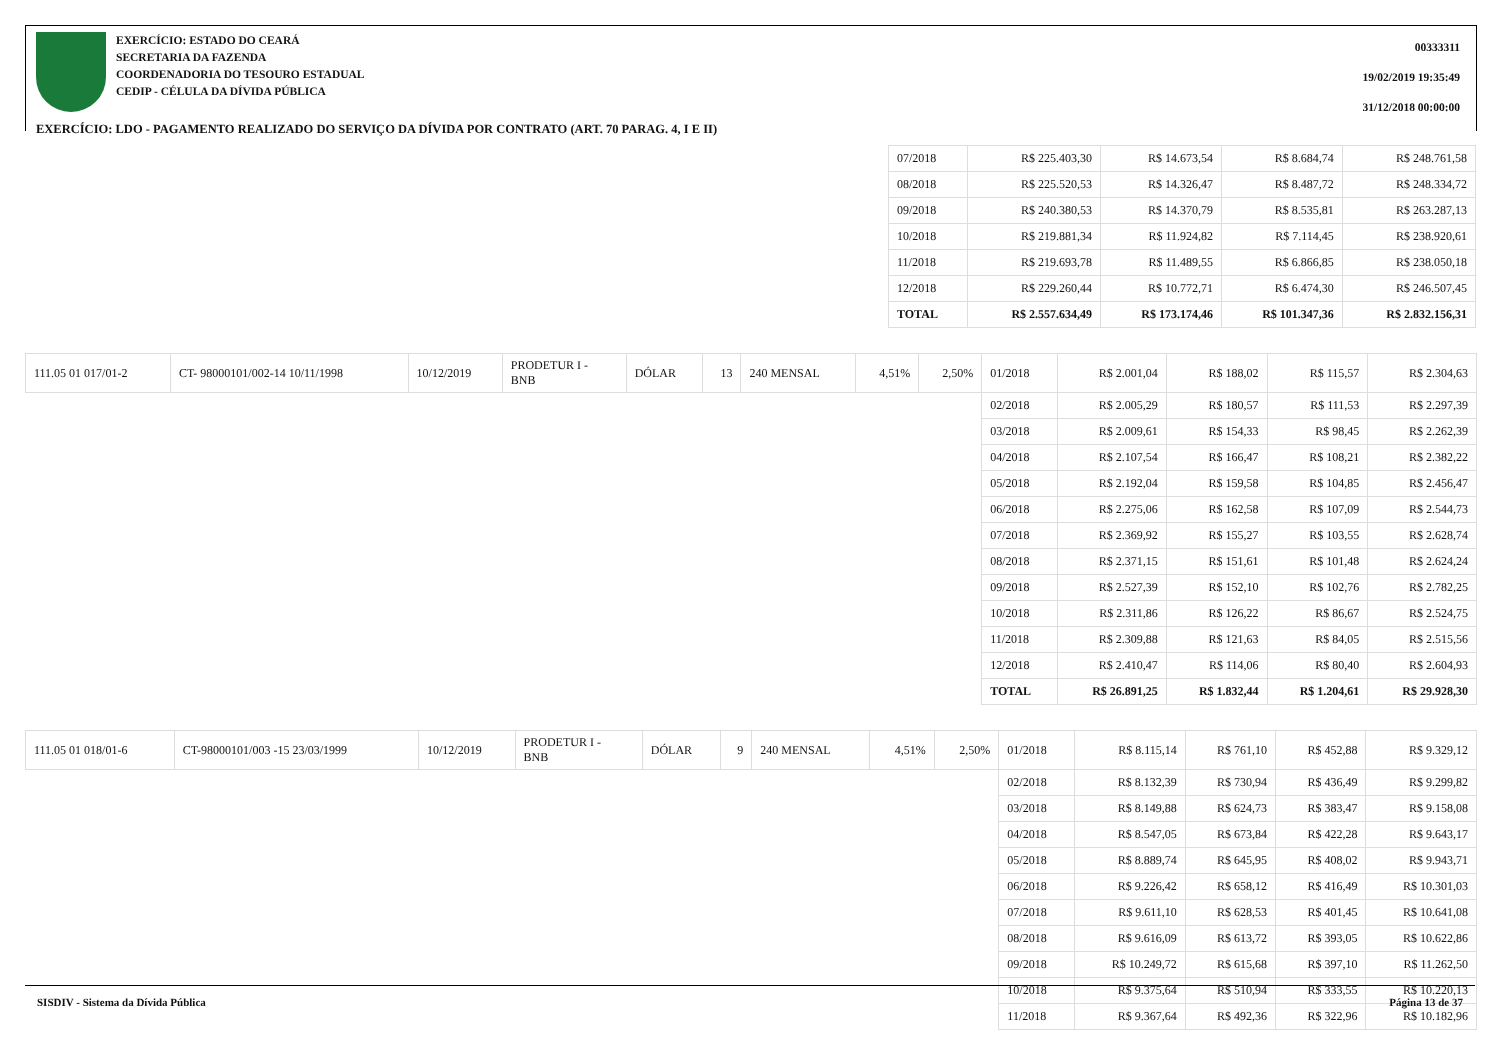EXERCÍCIO: ESTADO DO CEARÁ
SECRETARIA DA FAZENDA
COORDENADORIA DO TESOURO ESTADUAL
CEDIP - CÉLULA DA DÍVIDA PÚBLICA
00333311
19/02/2019 19:35:49
31/12/2018 00:00:00
EXERCÍCIO: LDO - PAGAMENTO REALIZADO DO SERVIÇO DA DÍVIDA POR CONTRATO (ART. 70 PARAG. 4, I E II)
| 07/2018 | R$ 225.403,30 | R$ 14.673,54 | R$ 8.684,74 | R$ 248.761,58 |
| 08/2018 | R$ 225.520,53 | R$ 14.326,47 | R$ 8.487,72 | R$ 248.334,72 |
| 09/2018 | R$ 240.380,53 | R$ 14.370,79 | R$ 8.535,81 | R$ 263.287,13 |
| 10/2018 | R$ 219.881,34 | R$ 11.924,82 | R$ 7.114,45 | R$ 238.920,61 |
| 11/2018 | R$ 219.693,78 | R$ 11.489,55 | R$ 6.866,85 | R$ 238.050,18 |
| 12/2018 | R$ 229.260,44 | R$ 10.772,71 | R$ 6.474,30 | R$ 246.507,45 |
| TOTAL | R$ 2.557.634,49 | R$ 173.174,46 | R$ 101.347,36 | R$ 2.832.156,31 |
| 111.05 01 017/01-2 | CT- 98000101/002-14 10/11/1998 | 10/12/2019 | PRODETUR I - BNB | DÓLAR | 13 | 240 MENSAL | 4,51% | 2,50% | 01/2018 | R$ 2.001,04 | R$ 188,02 | R$ 115,57 | R$ 2.304,63 |
| | | | | | | | | | 02/2018 | R$ 2.005,29 | R$ 180,57 | R$ 111,53 | R$ 2.297,39 |
| | | | | | | | | | 03/2018 | R$ 2.009,61 | R$ 154,33 | R$ 98,45 | R$ 2.262,39 |
| | | | | | | | | | 04/2018 | R$ 2.107,54 | R$ 166,47 | R$ 108,21 | R$ 2.382,22 |
| | | | | | | | | | 05/2018 | R$ 2.192,04 | R$ 159,58 | R$ 104,85 | R$ 2.456,47 |
| | | | | | | | | | 06/2018 | R$ 2.275,06 | R$ 162,58 | R$ 107,09 | R$ 2.544,73 |
| | | | | | | | | | 07/2018 | R$ 2.369,92 | R$ 155,27 | R$ 103,55 | R$ 2.628,74 |
| | | | | | | | | | 08/2018 | R$ 2.371,15 | R$ 151,61 | R$ 101,48 | R$ 2.624,24 |
| | | | | | | | | | 09/2018 | R$ 2.527,39 | R$ 152,10 | R$ 102,76 | R$ 2.782,25 |
| | | | | | | | | | 10/2018 | R$ 2.311,86 | R$ 126,22 | R$ 86,67 | R$ 2.524,75 |
| | | | | | | | | | 11/2018 | R$ 2.309,88 | R$ 121,63 | R$ 84,05 | R$ 2.515,56 |
| | | | | | | | | | 12/2018 | R$ 2.410,47 | R$ 114,06 | R$ 80,40 | R$ 2.604,93 |
| | | | | | | | | | TOTAL | R$ 26.891,25 | R$ 1.832,44 | R$ 1.204,61 | R$ 29.928,30 |
| 111.05 01 018/01-6 | CT-98000101/003 -15 23/03/1999 | 10/12/2019 | PRODETUR I - BNB | DÓLAR | 9 | 240 MENSAL | 4,51% | 2,50% | 01/2018 | R$ 8.115,14 | R$ 761,10 | R$ 452,88 | R$ 9.329,12 |
| | | | | | | | | | 02/2018 | R$ 8.132,39 | R$ 730,94 | R$ 436,49 | R$ 9.299,82 |
| | | | | | | | | | 03/2018 | R$ 8.149,88 | R$ 624,73 | R$ 383,47 | R$ 9.158,08 |
| | | | | | | | | | 04/2018 | R$ 8.547,05 | R$ 673,84 | R$ 422,28 | R$ 9.643,17 |
| | | | | | | | | | 05/2018 | R$ 8.889,74 | R$ 645,95 | R$ 408,02 | R$ 9.943,71 |
| | | | | | | | | | 06/2018 | R$ 9.226,42 | R$ 658,12 | R$ 416,49 | R$ 10.301,03 |
| | | | | | | | | | 07/2018 | R$ 9.611,10 | R$ 628,53 | R$ 401,45 | R$ 10.641,08 |
| | | | | | | | | | 08/2018 | R$ 9.616,09 | R$ 613,72 | R$ 393,05 | R$ 10.622,86 |
| | | | | | | | | | 09/2018 | R$ 10.249,72 | R$ 615,68 | R$ 397,10 | R$ 11.262,50 |
| | | | | | | | | | 10/2018 | R$ 9.375,64 | R$ 510,94 | R$ 333,55 | R$ 10.220,13 |
| | | | | | | | | | 11/2018 | R$ 9.367,64 | R$ 492,36 | R$ 322,96 | R$ 10.182,96 |
SISDIV - Sistema da Dívida Pública Página 13 de 37